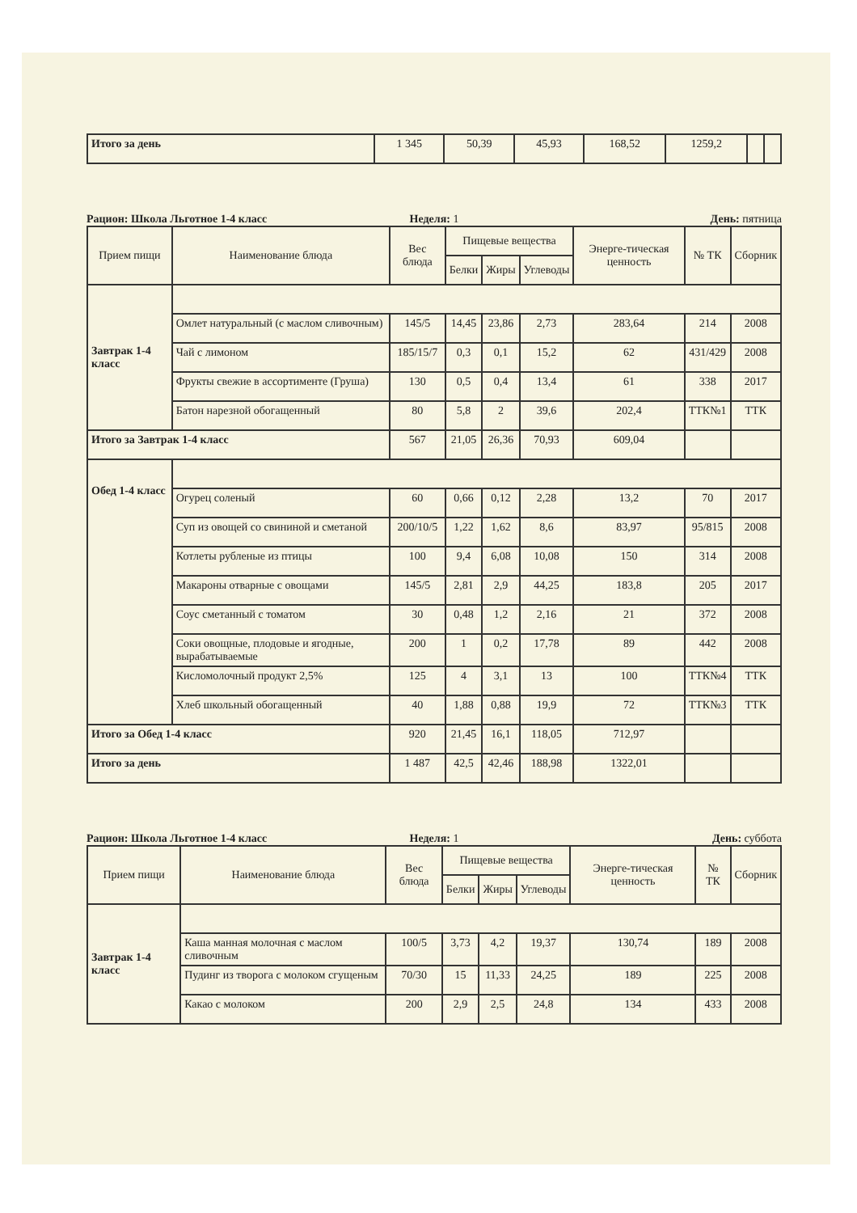| Итого за день | 1 345 | 50,39 | 45,93 | 168,52 | 1259,2 | | |
Рацион: Школа Льготное 1-4 класс
Неделя: 1 День: пятница
| Прием пищи | Наименование блюда | Вес блюда | Пищевые вещества | | | Энерге-тическая ценность | № ТК | Сборник |
| --- | --- | --- | --- | --- | --- | --- | --- | --- |
| | | | Белки | Жиры | Углеводы | | | |
| Завтрак 1-4 класс | | | | | | | | |
| | Омлет натуральный (с маслом сливочным) | 145/5 | 14,45 | 23,86 | 2,73 | 283,64 | 214 | 2008 |
| | Чай с лимоном | 185/15/7 | 0,3 | 0,1 | 15,2 | 62 | 431/429 | 2008 |
| | Фрукты свежие в ассортименте (Груша) | 130 | 0,5 | 0,4 | 13,4 | 61 | 338 | 2017 |
| | Батон нарезной обогащенный | 80 | 5,8 | 2 | 39,6 | 202,4 | ТТК№1 | ТТК |
| Итого за Завтрак 1-4 класс | | 567 | 21,05 | 26,36 | 70,93 | 609,04 | | |
| Обед 1-4 класс | | | | | | | | |
| | Огурец соленый | 60 | 0,66 | 0,12 | 2,28 | 13,2 | 70 | 2017 |
| | Суп из овощей со свининой и сметаной | 200/10/5 | 1,22 | 1,62 | 8,6 | 83,97 | 95/815 | 2008 |
| | Котлеты рубленые из птицы | 100 | 9,4 | 6,08 | 10,08 | 150 | 314 | 2008 |
| | Макароны отварные с овощами | 145/5 | 2,81 | 2,9 | 44,25 | 183,8 | 205 | 2017 |
| | Соус сметанный с томатом | 30 | 0,48 | 1,2 | 2,16 | 21 | 372 | 2008 |
| | Соки овощные, плодовые и ягодные, вырабатываемые | 200 | 1 | 0,2 | 17,78 | 89 | 442 | 2008 |
| | Кисломолочный продукт 2,5% | 125 | 4 | 3,1 | 13 | 100 | ТТК№4 | ТТК |
| | Хлеб школьный обогащенный | 40 | 1,88 | 0,88 | 19,9 | 72 | ТТК№3 | ТТК |
| Итого за Обед 1-4 класс | | 920 | 21,45 | 16,1 | 118,05 | 712,97 | | |
| Итого за день | | 1 487 | 42,5 | 42,46 | 188,98 | 1322,01 | | |
Рацион: Школа Льготное 1-4 класс
Неделя: 1 День: суббота
| Прием пищи | Наименование блюда | Вес блюда | Пищевые вещества | | | Энерге-тическая ценность | № ТК | Сборник |
| --- | --- | --- | --- | --- | --- | --- | --- | --- |
| | | | Белки | Жиры | Углеводы | | | |
| Завтрак 1-4 класс | | | | | | | | |
| | Каша манная молочная с маслом сливочным | 100/5 | 3,73 | 4,2 | 19,37 | 130,74 | 189 | 2008 |
| | Пудинг из творога с молоком сгущеным | 70/30 | 15 | 11,33 | 24,25 | 189 | 225 | 2008 |
| | Какао с молоком | 200 | 2,9 | 2,5 | 24,8 | 134 | 433 | 2008 |